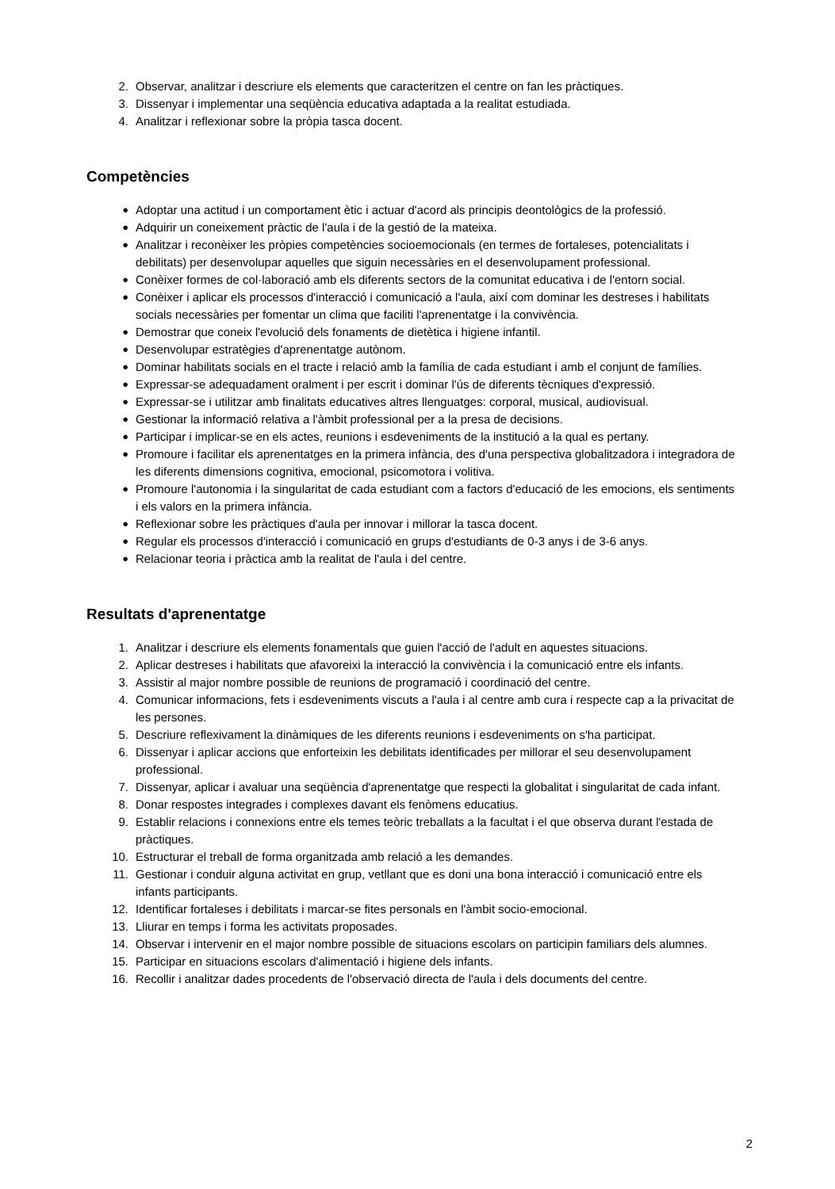2. Observar, analitzar i descriure els elements que caracteritzen el centre on fan les pràctiques.
3. Dissenyar i implementar una seqüència educativa adaptada a la realitat estudiada.
4. Analitzar i reflexionar sobre la pròpia tasca docent.
Competències
●
Adoptar una actitud i un comportament ètic i actuar d'acord als principis deontològics de la professió.
●
Adquirir un coneixement pràctic de l'aula i de la gestió de la mateixa.
●
Analitzar i reconèixer les pròpies competències socioemocionals (en termes de fortaleses, potencialitats i debilitats) per desenvolupar aquelles que siguin necessàries en el desenvolupament professional.
●
Conèixer formes de col·laboració amb els diferents sectors de la comunitat educativa i de l'entorn social.
●
Conèixer i aplicar els processos d'interacció i comunicació a l'aula, així com dominar les destreses i habilitats socials necessàries per fomentar un clima que faciliti l'aprenentatge i la convivència.
●
Demostrar que coneix l'evolució dels fonaments de dietètica i higiene infantil.
●
Desenvolupar estratègies d'aprenentatge autònom.
●
Dominar habilitats socials en el tracte i relació amb la família de cada estudiant i amb el conjunt de famílies.
●
Expressar-se adequadament oralment i per escrit i dominar l'ús de diferents tècniques d'expressió.
●
Expressar-se i utilitzar amb finalitats educatives altres llenguatges: corporal, musical, audiovisual.
●
Gestionar la informació relativa a l'àmbit professional per a la presa de decisions.
●
Participar i implicar-se en els actes, reunions i esdeveniments de la institució a la qual es pertany.
●
Promoure i facilitar els aprenentatges en la primera infància, des d'una perspectiva globalitzadora i integradora de les diferents dimensions cognitiva, emocional, psicomotora i volitiva.
●
Promoure l'autonomia i la singularitat de cada estudiant com a factors d'educació de les emocions, els sentiments i els valors en la primera infància.
●
Reflexionar sobre les pràctiques d'aula per innovar i millorar la tasca docent.
●
Regular els processos d'interacció i comunicació en grups d'estudiants de 0-3 anys i de 3-6 anys.
●
Relacionar teoria i pràctica amb la realitat de l'aula i del centre.
Resultats d'aprenentatge
1. Analitzar i descriure els elements fonamentals que guien l'acció de l'adult en aquestes situacions.
2. Aplicar destreses i habilitats que afavoreixi la interacció la convivència i la comunicació entre els infants.
3. Assistir al major nombre possible de reunions de programació i coordinació del centre.
4. Comunicar informacions, fets i esdeveniments viscuts a l'aula i al centre amb cura i respecte cap a la privacitat de les persones.
5. Descriure reflexivament la dinàmiques de les diferents reunions i esdeveniments on s'ha participat.
6. Dissenyar i aplicar accions que enforteixin les debilitats identificades per millorar el seu desenvolupament professional.
7. Dissenyar, aplicar i avaluar una seqüència d'aprenentatge que respecti la globalitat i singularitat de cada infant.
8. Donar respostes integrades i complexes davant els fenòmens educatius.
9. Establir relacions i connexions entre els temes teòric treballats a la facultat i el que observa durant l'estada de pràctiques.
10. Estructurar el treball de forma organitzada amb relació a les demandes.
11. Gestionar i conduir alguna activitat en grup, vetllant que es doni una bona interacció i comunicació entre els infants participants.
12. Identificar fortaleses i debilitats i marcar-se fites personals en l'àmbit socio-emocional.
13. Lliurar en temps i forma les activitats proposades.
14. Observar i intervenir en el major nombre possible de situacions escolars on participin familiars dels alumnes.
15. Participar en situacions escolars d'alimentació i higiene dels infants.
16. Recollir i analitzar dades procedents de l'observació directa de l'aula i dels documents del centre.
2